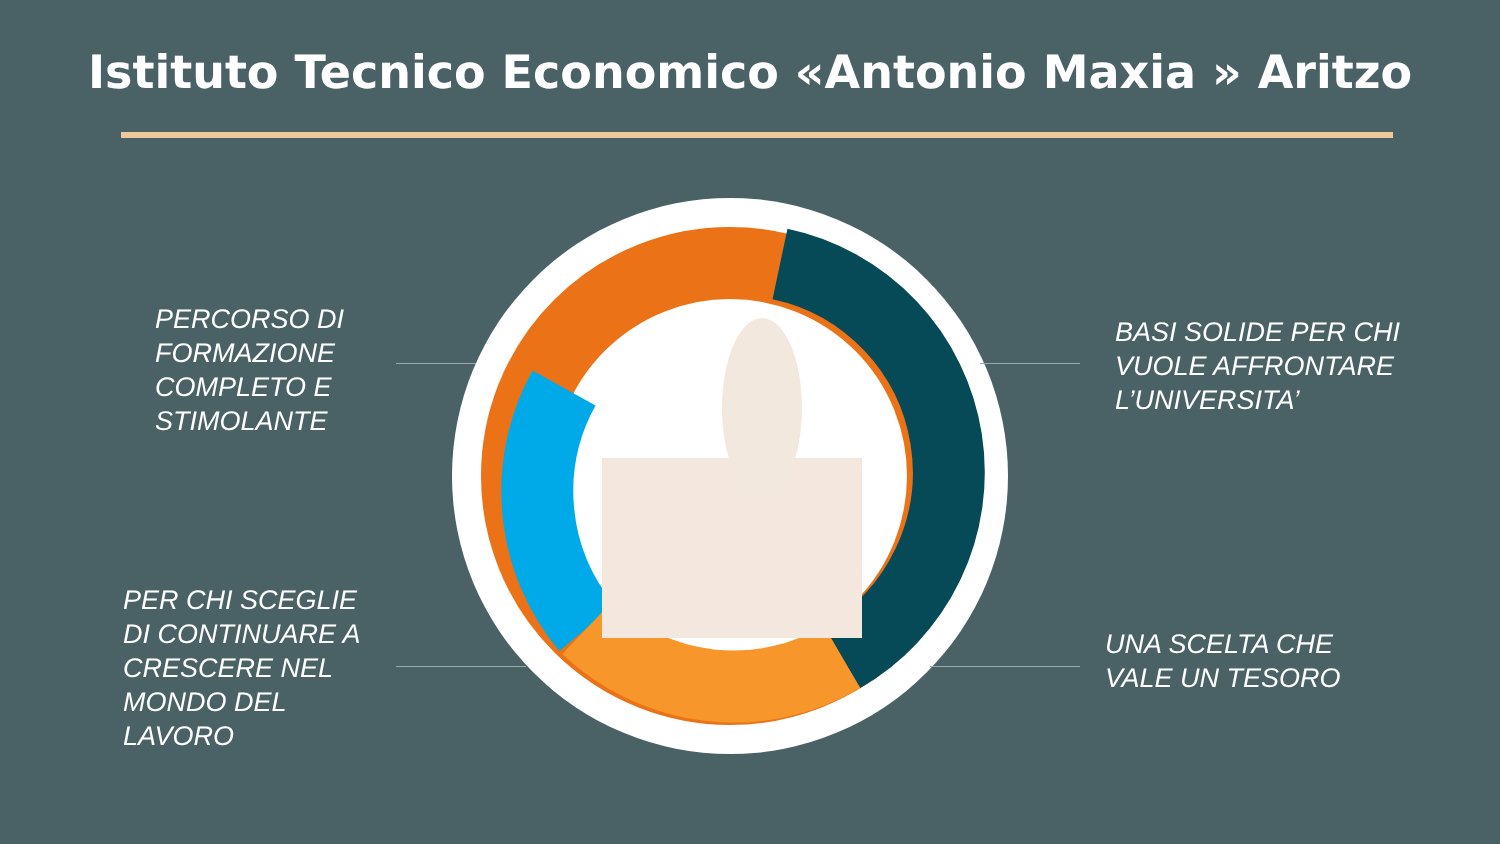Istituto Tecnico Economico «Antonio Maxia » Aritzo
PERCORSO DI
FORMAZIONE
COMPLETO E
STIMOLANTE
BASI SOLIDE PER CHI
VUOLE AFFRONTARE
L’UNIVERSITA’
PER CHI SCEGLIE
DI CONTINUARE A
CRESCERE NEL
MONDO DEL
LAVORO
UNA SCELTA CHE
VALE UN TESORO